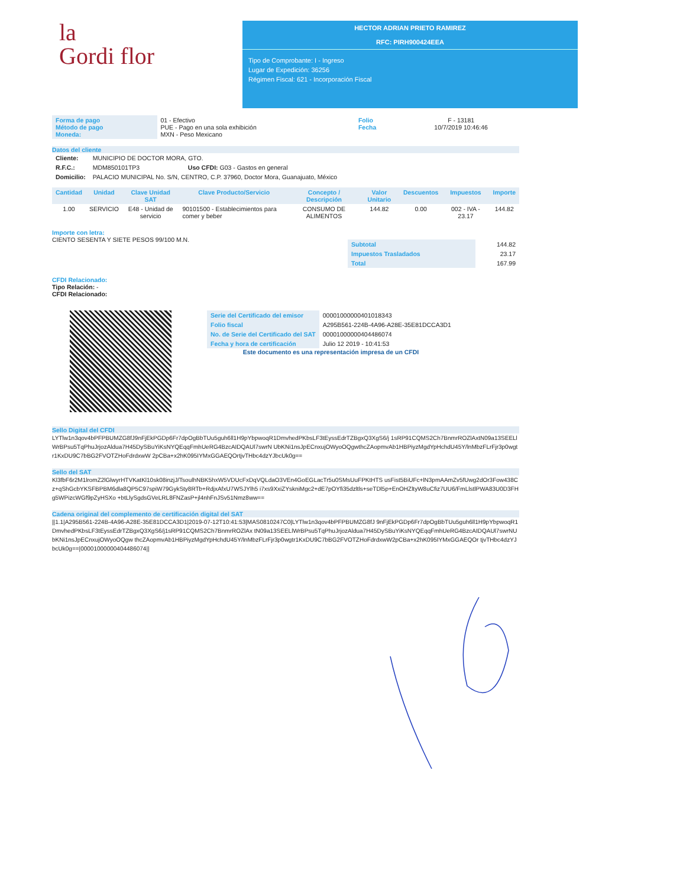la
Gordi flor
HECTOR ADRIAN PRIETO RAMIREZ
RFC: PIRH900424EEA
Tipo de Comprobante: I - Ingreso
Lugar de Expedición: 36256
Régimen Fiscal: 621 - Incorporación Fiscal
| Forma de pago Método de pago Moneda: | 01 - Efectivo PUE - Pago en una sola exhibición MXN - Peso Mexicano | Folio Fecha | F - 13181 10/7/2019 10:46:46 |
Datos del cliente
| Cliente: | MUNICIPIO DE DOCTOR MORA, GTO. |
| R.F.C.: | MDM850101TP3 Uso CFDI: G03 - Gastos en general |
| Domicilio: | PALACIO MUNICIPAL No. S/N, CENTRO, C.P. 37960, Doctor Mora, Guanajuato, México |
| Cantidad | Unidad | Clave Unidad SAT | Clave Producto/Servicio | Concepto / Descripción | Valor Unitario | Descuentos | Impuestos | Importe |
| --- | --- | --- | --- | --- | --- | --- | --- | --- |
| 1.00 | SERVICIO | E48 - Unidad de servicio | 90101500 - Establecimientos para comer y beber | CONSUMO DE ALIMENTOS | 144.82 | 0.00 | 002 - IVA - 23.17 | 144.82 |
Importe con letra:
CIENTO SESENTA Y SIETE PESOS 99/100 M.N.
| Subtotal | 144.82 |
| Impuestos Trasladados | 23.17 |
| Total | 167.99 |
CFDI Relacionado:
Tipo Relación: -
CFDI Relacionado:
| Serie del Certificado del emisor | 00001000000401018343 |
| Folio fiscal | A295B561-224B-4A96-A28E-35E81DCCA3D1 |
| No. de Serie del Certificado del SAT | 00001000000404486074 |
| Fecha y hora de certificación | Julio 12 2019 - 10:41:53 |
Este documento es una representación impresa de un CFDI
Sello Digital del CFDI
LYTlw1n3qov4bPFPBUMZG8fJ9nFjEkPGDp6Fr7dpOgBbTUu5guh6ll1H9pYbpwoqR1DmvhedPKbsLF3tEyssEdrTZBgxQ3XgS6/j 1sRP91CQMS2Ch7BnmrROZlAxtN09a13SEELlWrBPsu5TqPhuJrjozAldua7H45DySBuYiKsNYQEqqFmhUeRG4BzcAIDQAUl7swrN UbKNi1nsJpECnxujOWyoOQgwthcZAopmvAb1HBPiyzMgdYpHchdU45Y/lnMbzFLrFjr3p0wgtr1KxDU9C7bBG2FVOTZHoFdrdxwW 2pCBa+x2hK095IYMxGGAEQOrtjvTHbc4dzYJbcUk0g==
Sello del SAT
Kl3fbF6r2M1lromZ2lGlwyrHTVKatKl10sk08inzjJ/TsoulhNBK5hxW5VDUcFxDqVQLdaO3VEn4GoEGLacTr5u0SMsUuFPKtHTS usFist5BiUFc+lN3pmAAmZv5fUwg2dOr3Fow438Cz+qShGcbYKSFBPBM6dla8QP5C97spiW79GykSty8RTb+RdjxAfxU7WSJYlh5 i7xs9XxiZYskniMgc2+dE7pOYfi35dzltls+seTDl5p+EnOHZltyW8uCfiz7UU6/FmLlstlPWA83U0D3FHg5WPizcWGf9pZyHSXo +btLlySgdsGVeLRL8FNZasP+jl4nhFnJSv51Nmz8ww==
Cadena original del complemento de certificación digital del SAT
||1.1|A295B561-224B-4A96-A28E-35E81DCCA3D1|2019-07-12T10:41:53|MAS0810247C0|LYTlw1n3qov4bPFPBUMZG8fJ 9nFjEkPGDp6Fr7dpOgBbTUu5guh6ll1H9pYbpwoqR1DmvhedPKbsLF3tEyssEdrTZBgxQ3XgS6/j1sRP91CQMS2Ch7BnmrROZlAx tN09a13SEELlWrBPsu5TqPhuJrjozAldua7H45DySBuYiKsNYQEqqFmhUeRG4BzcAIDQAUl7swrNUbKNi1nsJpECnxujOWyoOQgw thcZAopmvAb1HBPiyzMgdYpHchdU45Y/lnMbzFLrFjr3p0wgtr1KxDU9C7bBG2FVOTZHoFdrdxwW2pCBa+x2hK095IYMxGGAEQOr tjvTHbc4dzYJbcUk0g==|00001000000404486074||